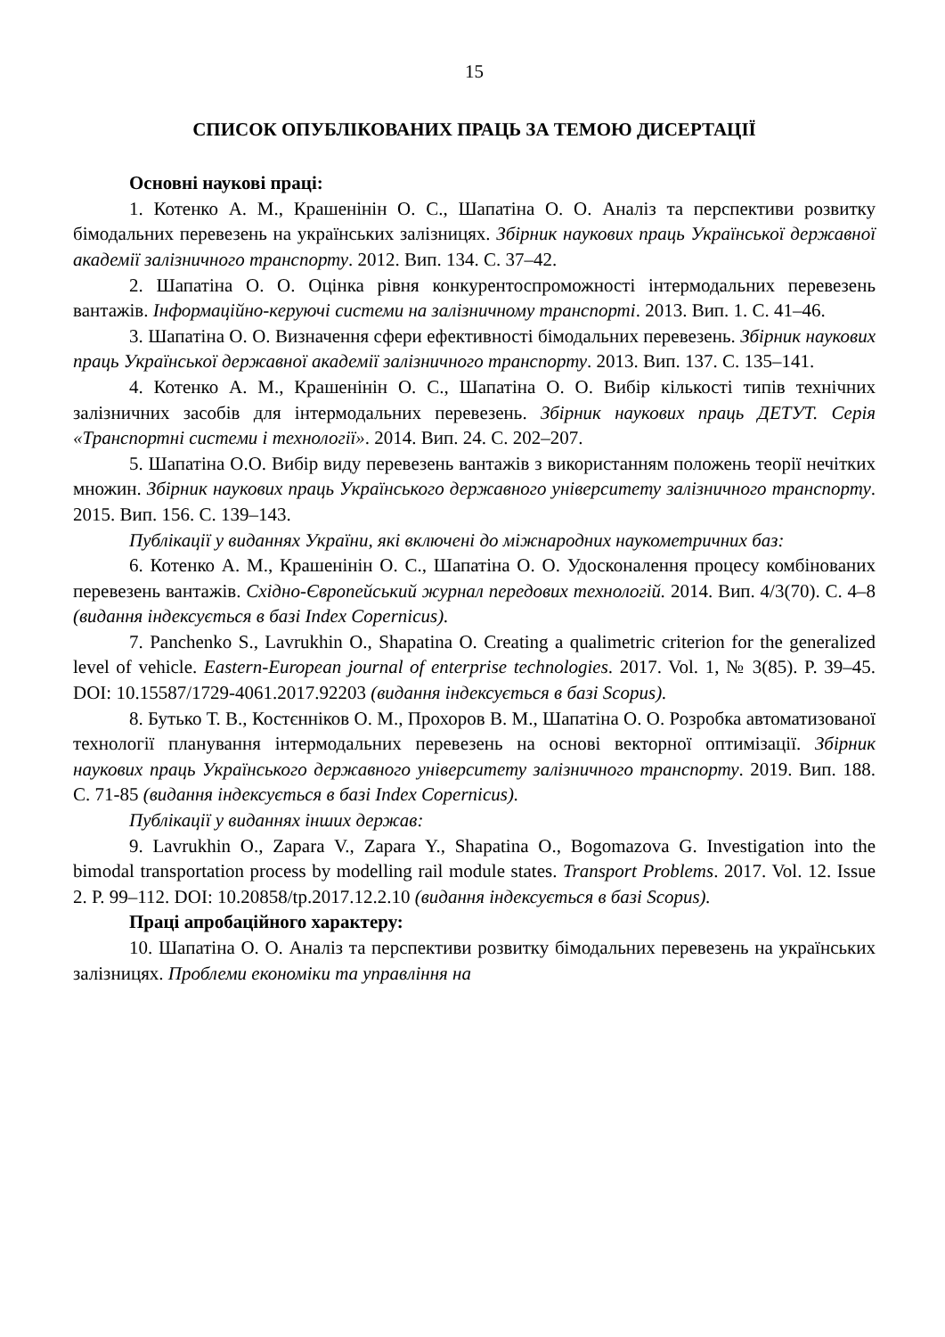15
СПИСОК ОПУБЛІКОВАНИХ ПРАЦЬ ЗА ТЕМОЮ ДИСЕРТАЦІЇ
Основні наукові праці:
1. Котенко А. М., Крашенінін О. С., Шапатіна О. О. Аналіз та перспективи розвитку бімодальних перевезень на українських залізницях. Збірник наукових праць Української державної академії залізничного транспорту. 2012. Вип. 134. С. 37–42.
2. Шапатіна О. О. Оцінка рівня конкурентоспроможності інтермодальних перевезень вантажів. Інформаційно-керуючі системи на залізничному транспорті. 2013. Вип. 1. С. 41–46.
3. Шапатіна О. О. Визначення сфери ефективності бімодальних перевезень. Збірник наукових праць Української державної академії залізничного транспорту. 2013. Вип. 137. С. 135–141.
4. Котенко А. М., Крашенінін О. С., Шапатіна О. О. Вибір кількості типів технічних залізничних засобів для інтермодальних перевезень. Збірник наукових праць ДЕТУТ. Серія «Транспортні системи і технології». 2014. Вип. 24. С. 202–207.
5. Шапатіна О.О. Вибір виду перевезень вантажів з використанням положень теорії нечітких множин. Збірник наукових праць Українського державного університету залізничного транспорту. 2015. Вип. 156. С. 139–143.
Публікації у виданнях України, які включені до міжнародних наукометричних баз:
6. Котенко А. М., Крашенінін О. С., Шапатіна О. О. Удосконалення процесу комбінованих перевезень вантажів. Східно-Європейський журнал передових технологій. 2014. Вип. 4/3(70). С. 4–8 (видання індексується в базі Index Copernicus).
7. Panchenko S., Lavrukhin O., Shapatina O. Creating a qualimetric criterion for the generalized level of vehicle. Eastern-European journal of enterprise technologies. 2017. Vol. 1, № 3(85). P. 39–45. DOI: 10.15587/1729-4061.2017.92203 (видання індексується в базі Scopus).
8. Бутько Т. В., Костєнніков О. М., Прохоров В. М., Шапатіна О. О. Розробка автоматизованої технології планування інтермодальних перевезень на основі векторної оптимізації. Збірник наукових праць Українського державного університету залізничного транспорту. 2019. Вип. 188. С. 71-85 (видання індексується в базі Index Copernicus).
Публікації у виданнях інших держав:
9. Lavrukhin O., Zapara V., Zapara Y., Shapatina O., Bogomazova G. Investigation into the bimodal transportation process by modelling rail module states. Transport Problems. 2017. Vol. 12. Issue 2. P. 99–112. DOI: 10.20858/tp.2017.12.2.10 (видання індексується в базі Scopus).
Праці апробаційного характеру:
10. Шапатіна О. О. Аналіз та перспективи розвитку бімодальних перевезень на українських залізницях. Проблеми економіки та управління на